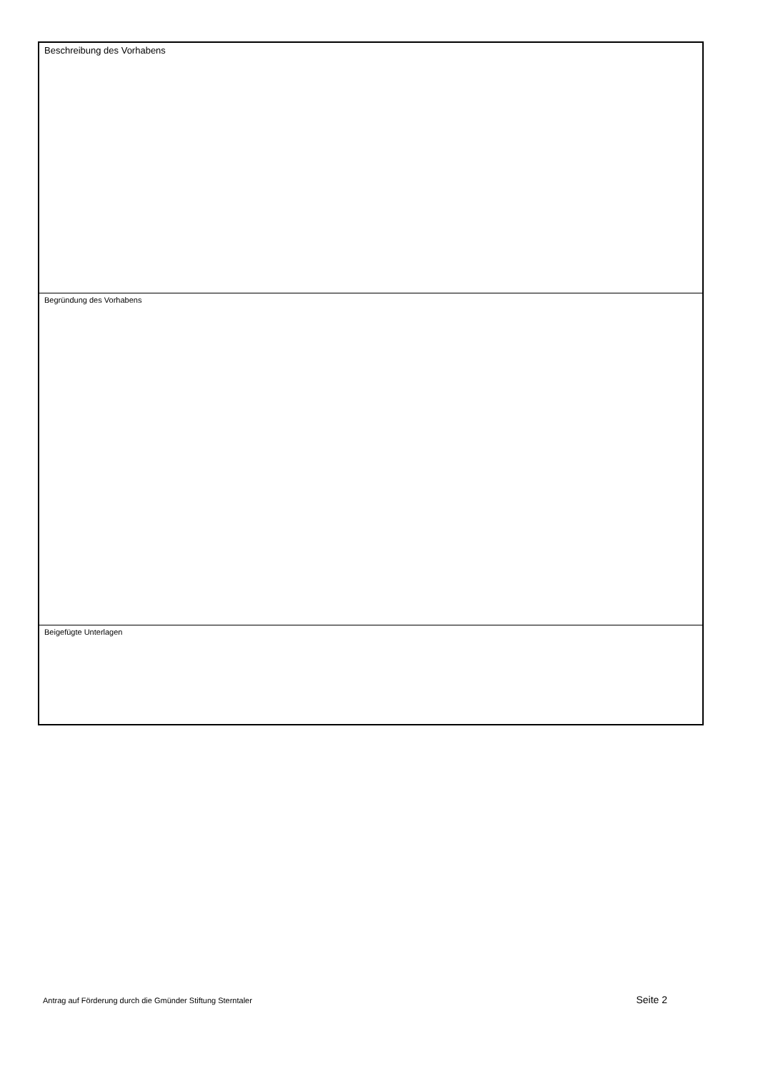Beschreibung des Vorhabens
Begründung des Vorhabens
Beigefügte Unterlagen
Antrag auf Förderung durch die Gmünder Stiftung Sterntaler Seite 2